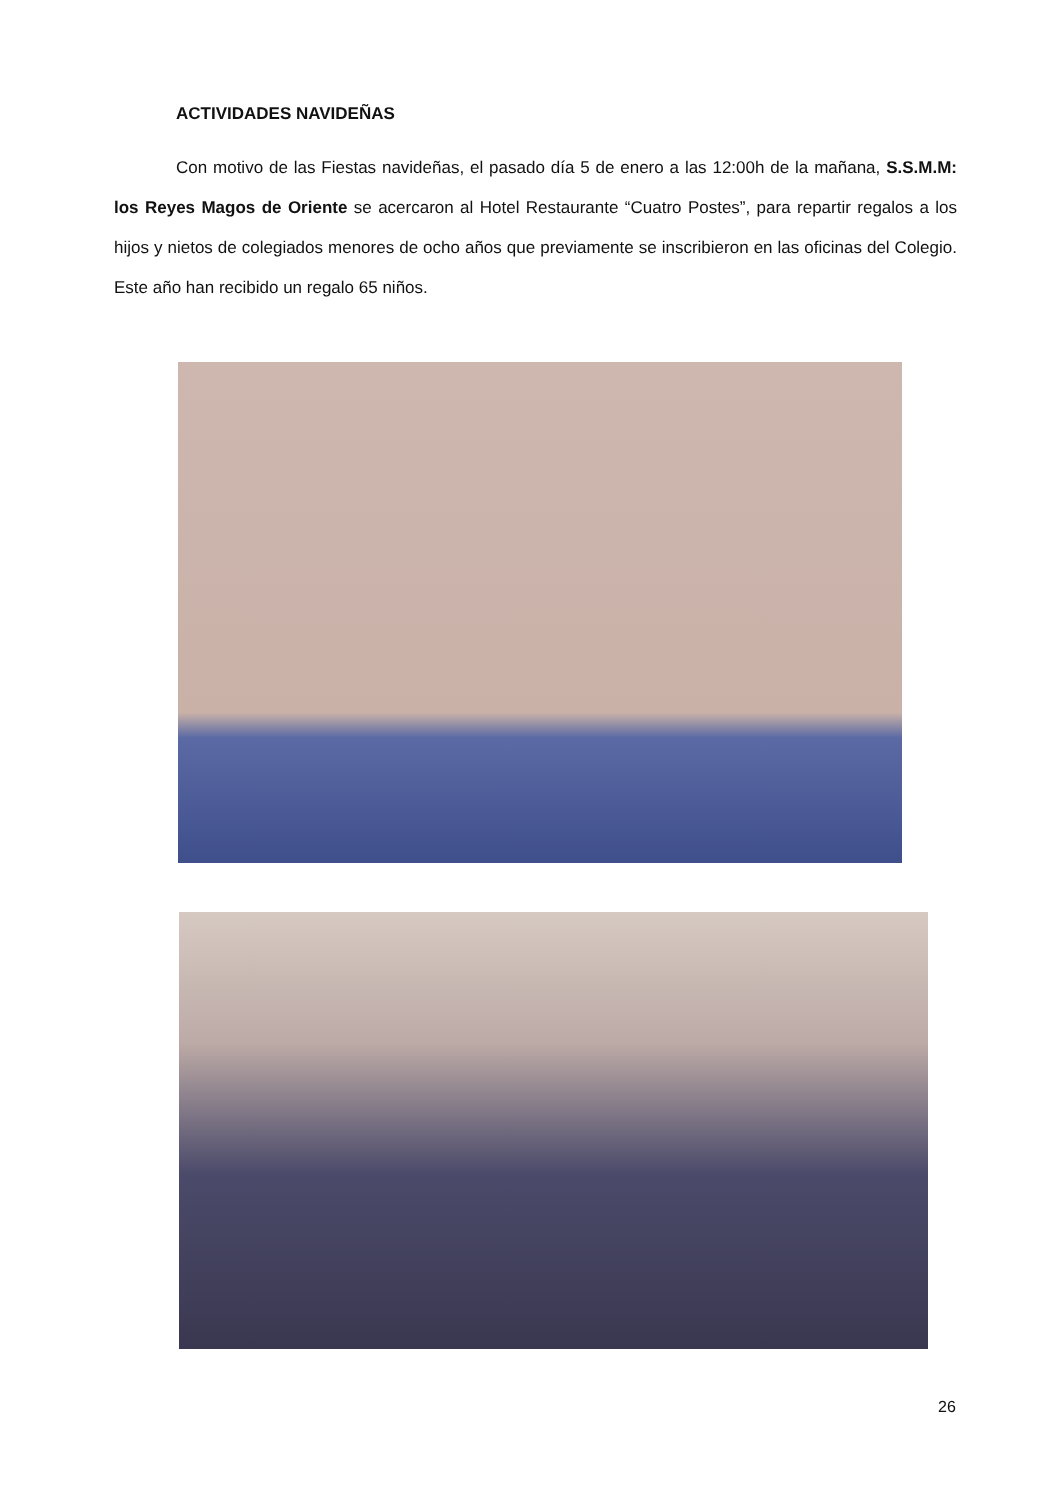ACTIVIDADES NAVIDEÑAS
Con motivo de las Fiestas navideñas, el pasado día 5 de enero a las 12:00h de la mañana, S.S.M.M: los Reyes Magos de Oriente se acercaron al Hotel Restaurante “Cuatro Postes”, para repartir regalos a los hijos y nietos de colegiados menores de ocho años que previamente se inscribieron en las oficinas del Colegio. Este año han recibido un regalo 65 niños.
26